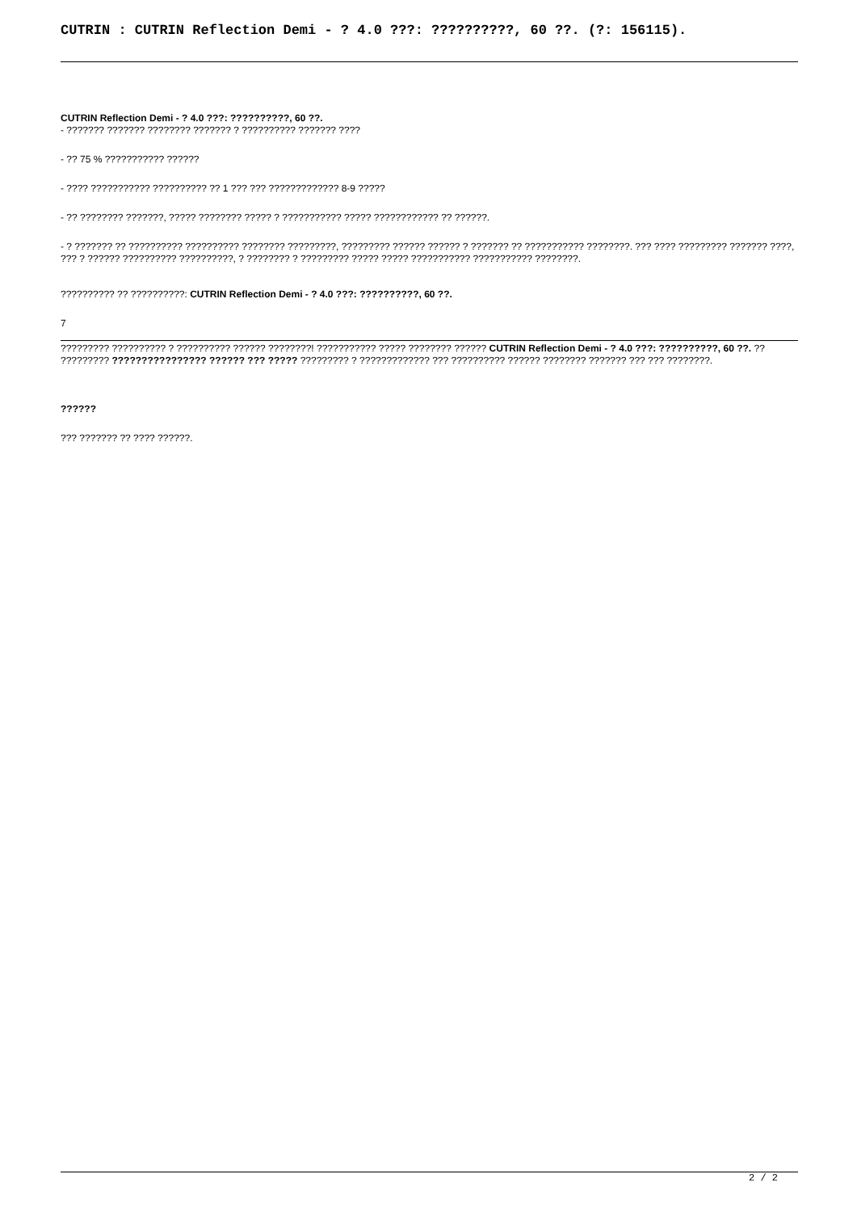CUTRIN : CUTRIN Reflection Demi - ? 4.0 ???: ??????????, 60 ??. (?: 156115).
CUTRIN Reflection Demi - ? 4.0 ???: ??????????, 60 ??.
- ??????? ??????? ???????? ??????? ? ?????????? ??????? ????
- ?? 75 % ??????????? ??????
- ???? ??????????? ?????????? ?? 1 ??? ??? ????????????? 8-9 ?????
- ?? ???????? ???????, ????? ???????? ????? ? ??????????? ????? ???????????? ?? ??????.
- ? ??????? ?? ?????????? ?????????? ???????? ?????????, ????????? ?????? ?????? ? ??????? ?? ??????????? ????????. ??? ???? ????????? ??????? ????, ??? ? ?????? ?????????? ??????????, ? ???????? ? ????????? ????? ????? ??????????? ??????????? ????????.
?????????? ?? ??????????: CUTRIN Reflection Demi - ? 4.0 ???: ??????????, 60 ??.
7
????????? ?????????? ? ?????????? ?????? ????????! ??????????? ????? ???????? ?????? CUTRIN Reflection Demi - ? 4.0 ???: ??????????, 60 ??. ?? ????????? ???????????????? ?????? ??? ????? ????????? ? ????????????? ??? ?????????? ?????? ???????? ??????? ??? ??? ????????.
??????
??? ??????? ?? ???? ??????.
2 / 2